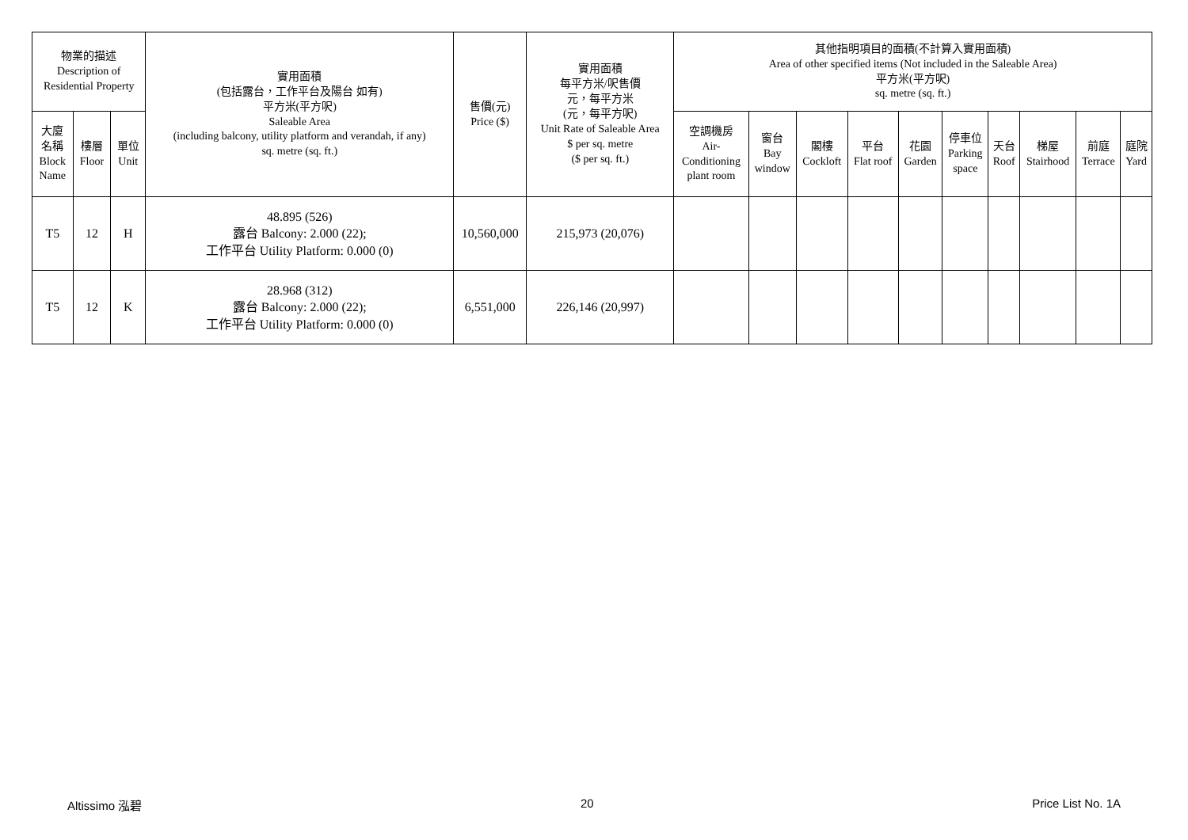| 物業的描述 Description of Residential Property | | | 實用面積 (包括露台，工作平台及陽台 如有) 平方米(平方呎) Saleable Area (including balcony, utility platform and verandah, if any) sq. metre (sq. ft.) | 售價(元) Price ($) | 實用面積 每平方米/呎售價 元，每平方米 (元，每平方呎) Unit Rate of Saleable Area $ per sq. metre ($ per sq. ft.) | 其他指明項目的面積(不計算入實用面積) Area of other specified items (Not included in the Saleable Area) 平方米(平方呎) sq. metre (sq. ft.) | | | | | | | | | |
| --- | --- | --- | --- | --- | --- | --- | --- | --- | --- | --- | --- | --- | --- | --- | --- |
| 大廈 名稱 Block Name | 樓層 Floor | 單位 Unit | | | | 空調機房 Air- Conditioning plant room | 窗台 Bay window | 閣樓 Cockloft | 平台 Flat roof | 花園 Garden | 停車位 Parking space | 天台 Roof | 梯屋 Stairhood | 前庭 Terrace | 庭院 Yard |
| T5 | 12 | H | 48.895 (526) 露台 Balcony: 2.000 (22); 工作平台 Utility Platform: 0.000 (0) | 10,560,000 | 215,973 (20,076) | | | | | | | | | | |
| T5 | 12 | K | 28.968 (312) 露台 Balcony: 2.000 (22); 工作平台 Utility Platform: 0.000 (0) | 6,551,000 | 226,146 (20,997) | | | | | | | | | | |
Altissimo 泓碧 20 Price List No. 1A